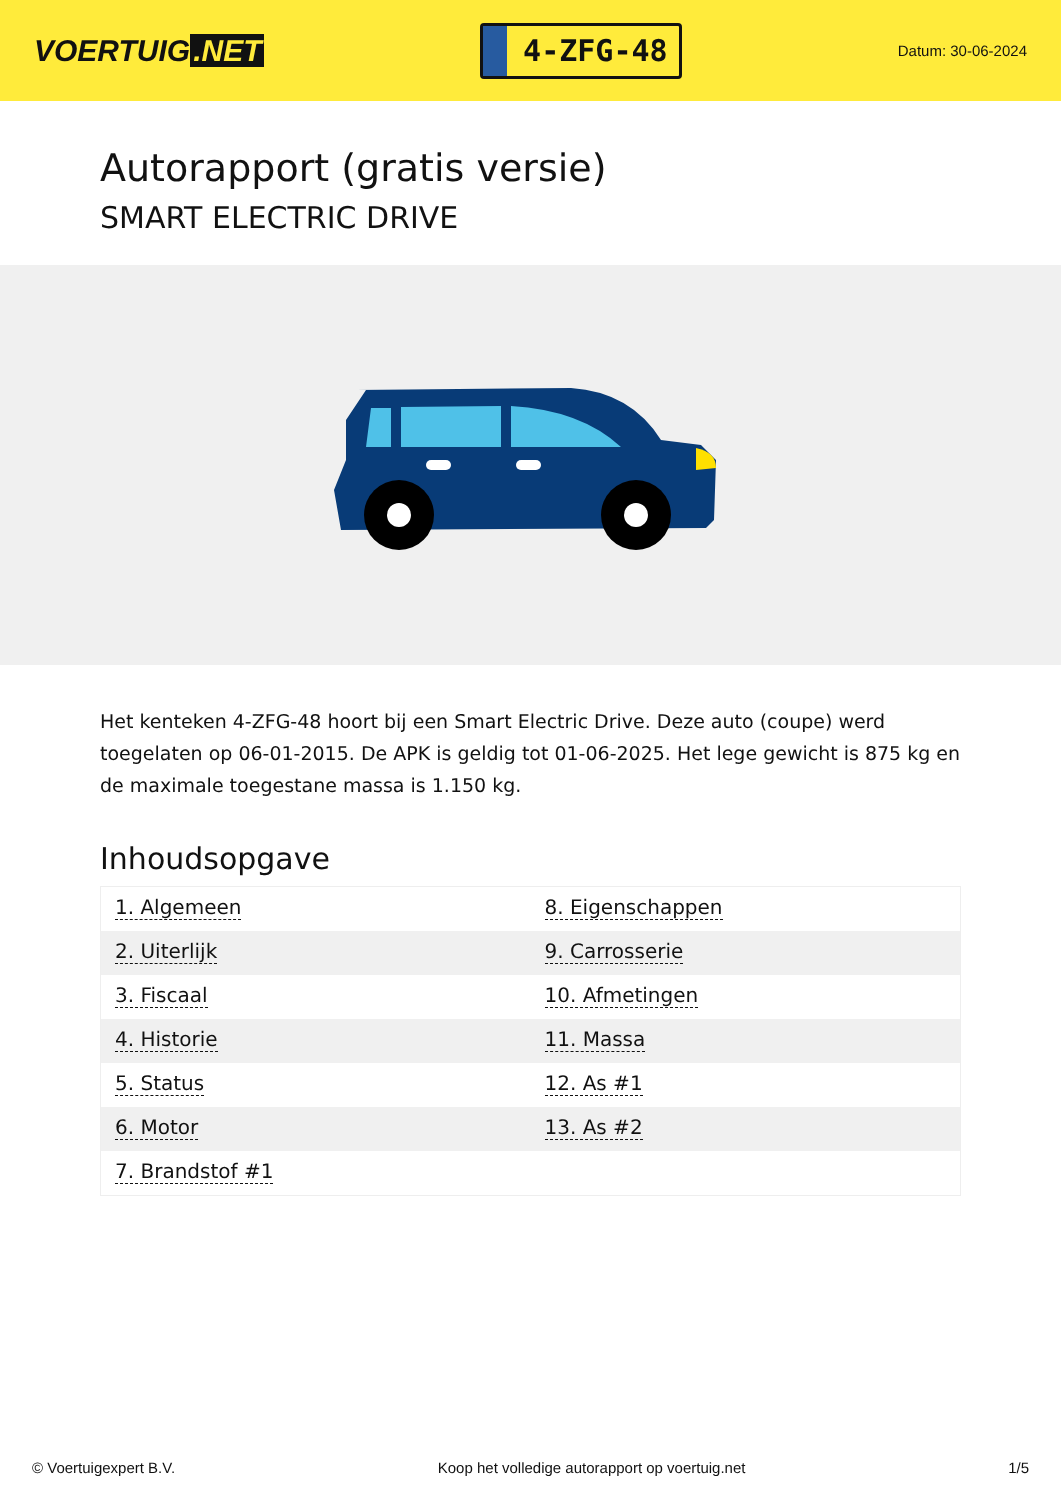VOERTUIG.NET
4-ZFG-48
Datum: 30-06-2024
Autorapport (gratis versie)
SMART ELECTRIC DRIVE
Het kenteken 4-ZFG-48 hoort bij een Smart Electric Drive. Deze auto (coupe) werd toegelaten op 06-01-2015. De APK is geldig tot 01-06-2025. Het lege gewicht is 875 kg en de maximale toegestane massa is 1.150 kg.
Inhoudsopgave
| 1. Algemeen | 8. Eigenschappen |
| 2. Uiterlijk | 9. Carrosserie |
| 3. Fiscaal | 10. Afmetingen |
| 4. Historie | 11. Massa |
| 5. Status | 12. As #1 |
| 6. Motor | 13. As #2 |
| 7. Brandstof #1 | |
© Voertuigexpert B.V. Koop het volledige autorapport op voertuig.net 1/5